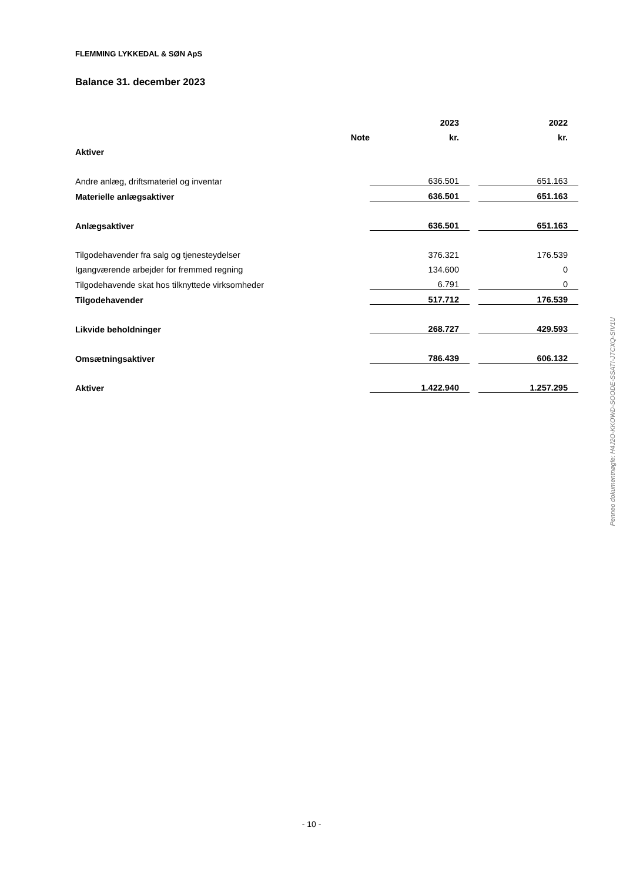FLEMMING LYKKEDAL & SØN ApS
Balance 31. december 2023
| | | 2023 | | 2022 |
| --- | --- | --- | --- | --- |
| | Note | kr. | | kr. |
| Aktiver | | | | |
| Andre anlæg, driftsmateriel og inventar | | 636.501 | | 651.163 |
| Materielle anlægsaktiver | | 636.501 | | 651.163 |
| Anlægsaktiver | | 636.501 | | 651.163 |
| Tilgodehavender fra salg og tjenesteydelser | | 376.321 | | 176.539 |
| Igangværende arbejder for fremmed regning | | 134.600 | | 0 |
| Tilgodehavende skat hos tilknyttede virksomheder | | 6.791 | | 0 |
| Tilgodehavender | | 517.712 | | 176.539 |
| Likvide beholdninger | | 268.727 | | 429.593 |
| Omsætningsaktiver | | 786.439 | | 606.132 |
| Aktiver | | 1.422.940 | | 1.257.295 |
Penneo dokumentnøgle: H4J2O-KKOWD-SOODE-SSATI-JTCXQ-SIV1U
- 10 -